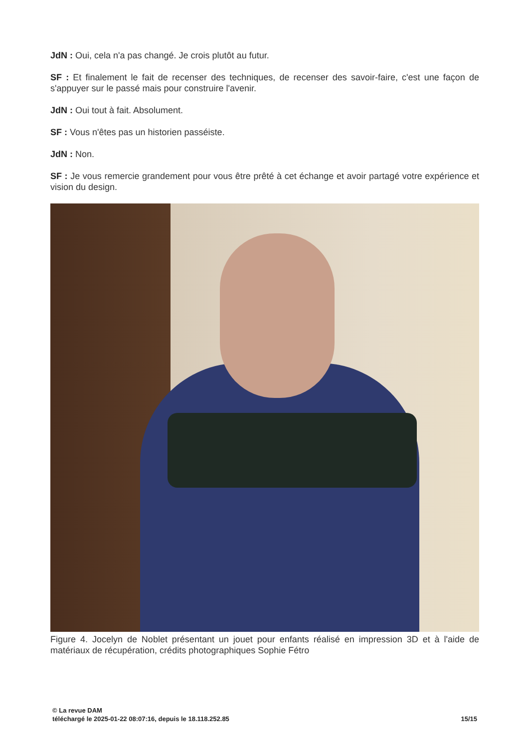JdN : Oui, cela n'a pas changé. Je crois plutôt au futur.
SF : Et finalement le fait de recenser des techniques, de recenser des savoir-faire, c'est une façon de s'appuyer sur le passé mais pour construire l'avenir.
JdN : Oui tout à fait. Absolument.
SF : Vous n'êtes pas un historien passéiste.
JdN : Non.
SF : Je vous remercie grandement pour vous être prêté à cet échange et avoir partagé votre expérience et vision du design.
Figure 4. Jocelyn de Noblet présentant un jouet pour enfants réalisé en impression 3D et à l'aide de matériaux de récupération, crédits photographiques Sophie Fétro
© La revue DAM
téléchargé le 2025-01-22 08:07:16, depuis le 18.118.252.85
15/15